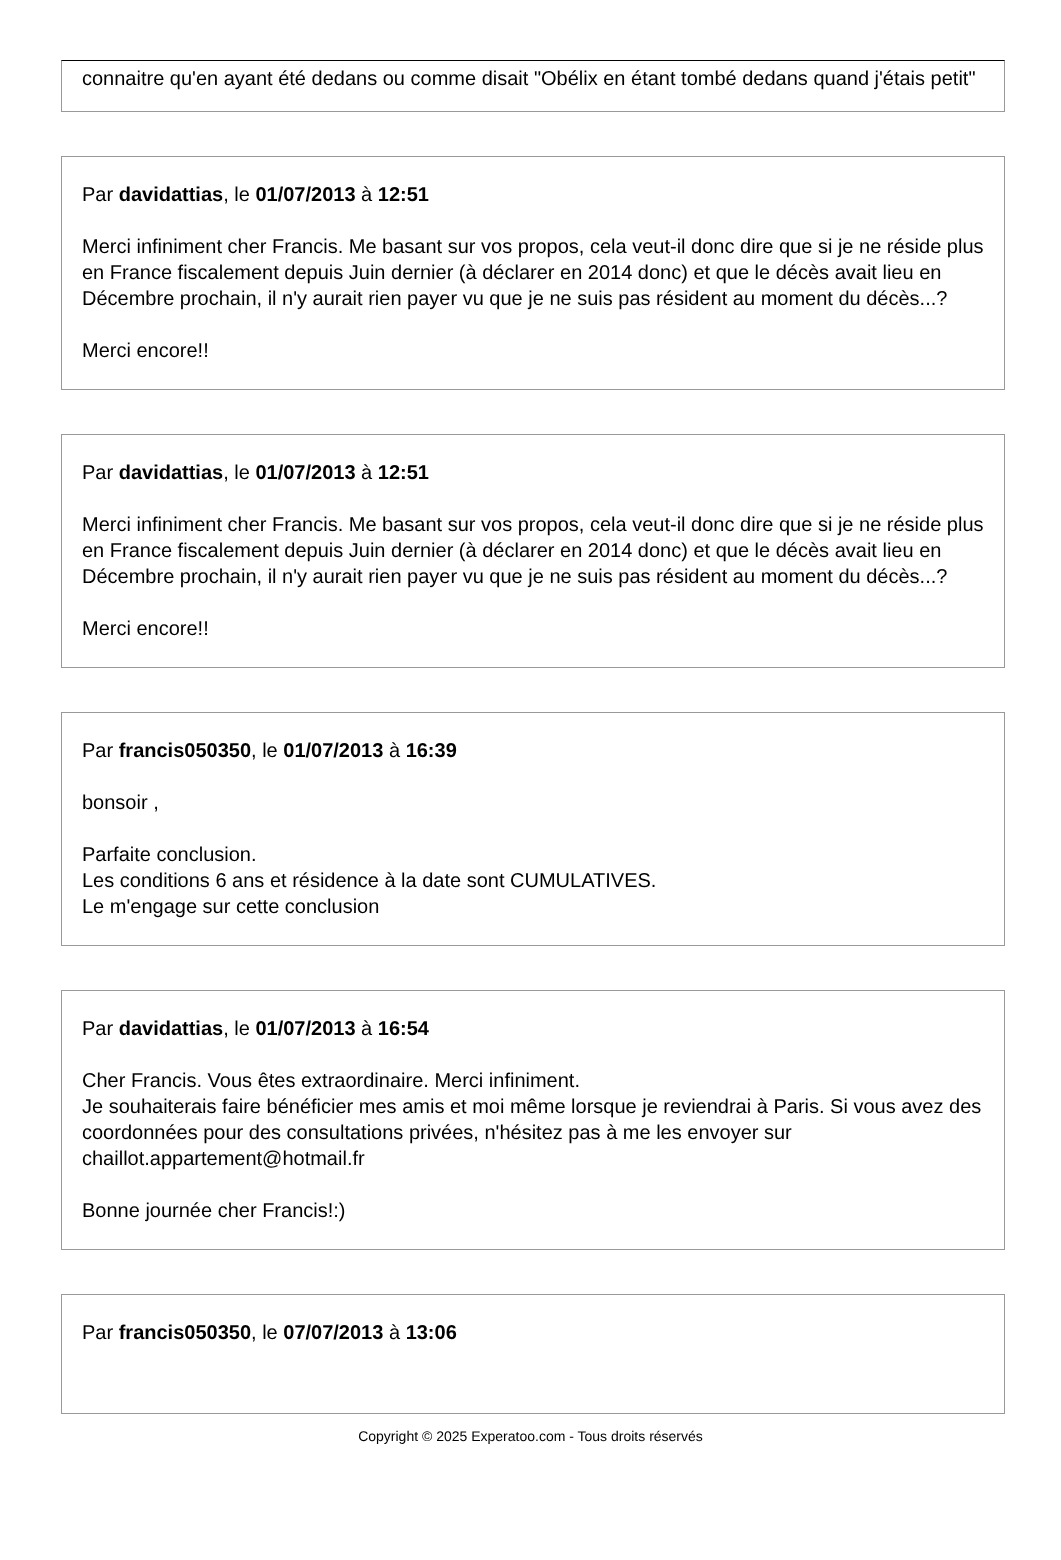connaitre qu'en ayant été dedans ou comme disait "Obélix en étant tombé dedans quand j'étais petit"
Par davidattias, le 01/07/2013 à 12:51
Merci infiniment cher Francis. Me basant sur vos propos, cela veut-il donc dire que si je ne réside plus en France fiscalement depuis Juin dernier (à déclarer en 2014 donc) et que le décès avait lieu en Décembre prochain, il n'y aurait rien payer vu que je ne suis pas résident au moment du décès...?
Merci encore!!
Par davidattias, le 01/07/2013 à 12:51
Merci infiniment cher Francis. Me basant sur vos propos, cela veut-il donc dire que si je ne réside plus en France fiscalement depuis Juin dernier (à déclarer en 2014 donc) et que le décès avait lieu en Décembre prochain, il n'y aurait rien payer vu que je ne suis pas résident au moment du décès...?
Merci encore!!
Par francis050350, le 01/07/2013 à 16:39
bonsoir ,
Parfaite conclusion.
Les conditions 6 ans et résidence à la date sont CUMULATIVES.
Le m'engage sur cette conclusion
Par davidattias, le 01/07/2013 à 16:54
Cher Francis. Vous êtes extraordinaire. Merci infiniment.
Je souhaiterais faire bénéficier mes amis et moi même lorsque je reviendrai à Paris. Si vous avez des coordonnées pour des consultations privées, n'hésitez pas à me les envoyer sur chaillot.appartement@hotmail.fr
Bonne journée cher Francis!:)
Par francis050350, le 07/07/2013 à 13:06
Copyright © 2025 Experatoo.com - Tous droits réservés